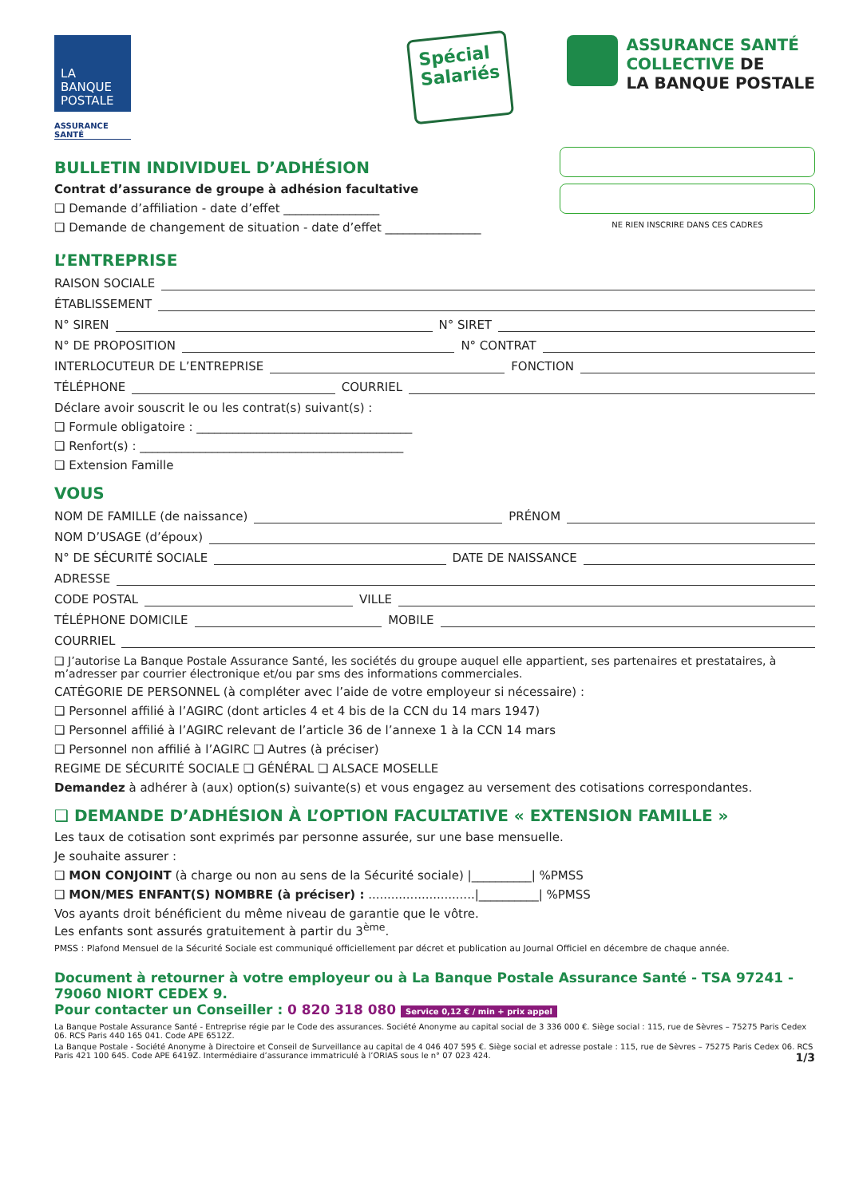LA
BANQUE
POSTALE
ASSURANCE
SANTÉ
Spécial
Salariés
ASSURANCE SANTÉ
COLLECTIVE DE
LA BANQUE POSTALE
BULLETIN INDIVIDUEL D’ADHÉSION
Contrat d’assurance de groupe à adhésion facultative
❑ Demande d’affiliation - date d’effet ________________
❑ Demande de changement de situation - date d’effet ________________
NE RIEN INSCRIRE DANS CES CADRES
L’ENTREPRISE
RAISON SOCIALE
ÉTABLISSEMENT
N° SIREN N° SIRET
N° DE PROPOSITION N° CONTRAT
INTERLOCUTEUR DE L’ENTREPRISE FONCTION
TÉLÉPHONE COURRIEL
Déclare avoir souscrit le ou les contrat(s) suivant(s) :
❑ Formule obligatoire : ____________________________________
❑ Renfort(s) : ____________________________________________
❑ Extension Famille
VOUS
NOM DE FAMILLE (de naissance) PRÉNOM
NOM D’USAGE (d’époux)
N° DE SÉCURITÉ SOCIALE DATE DE NAISSANCE
ADRESSE
CODE POSTAL VILLE
TÉLÉPHONE DOMICILE MOBILE
COURRIEL
❑ J’autorise La Banque Postale Assurance Santé, les sociétés du groupe auquel elle appartient, ses partenaires et prestataires, à m’adresser par courrier électronique et/ou par sms des informations commerciales.
CATÉGORIE DE PERSONNEL (à compléter avec l’aide de votre employeur si nécessaire) :
❑ Personnel affilié à l’AGIRC (dont articles 4 et 4 bis de la CCN du 14 mars 1947)
❑ Personnel affilié à l’AGIRC relevant de l’article 36 de l’annexe 1 à la CCN 14 mars
❑ Personnel non affilié à l’AGIRC ❑ Autres (à préciser)
REGIME DE SÉCURITÉ SOCIALE ❑ GÉNÉRAL ❑ ALSACE MOSELLE
Demandez à adhérer à (aux) option(s) suivante(s) et vous engagez au versement des cotisations correspondantes.
❑ DEMANDE D’ADHÉSION À L’OPTION FACULTATIVE « EXTENSION FAMILLE »
Les taux de cotisation sont exprimés par personne assurée, sur une base mensuelle.
Je souhaite assurer :
❑ MON CONJOINT (à charge ou non au sens de la Sécurité sociale) |__________| %PMSS
❑ MON/MES ENFANT(S) NOMBRE (à préciser) : ............................|__________| %PMSS
Vos ayants droit bénéficient du même niveau de garantie que le vôtre.
Les enfants sont assurés gratuitement à partir du 3<sup>ème</sup>.
PMSS : Plafond Mensuel de la Sécurité Sociale est communiqué officiellement par décret et publication au Journal Officiel en décembre de chaque année.
Document à retourner à votre employeur ou à La Banque Postale Assurance Santé - TSA 97241 - 79060 NIORT CEDEX 9.
Pour contacter un Conseiller : 0 820 318 080 Service 0,12 € / min + prix appel
La Banque Postale Assurance Santé - Entreprise régie par le Code des assurances. Société Anonyme au capital social de 3 336 000 €. Siège social : 115, rue de Sèvres – 75275 Paris Cedex 06. RCS Paris 440 165 041. Code APE 6512Z.
La Banque Postale - Société Anonyme à Directoire et Conseil de Surveillance au capital de 4 046 407 595 €. Siège social et adresse postale : 115, rue de Sèvres – 75275 Paris Cedex 06. RCS Paris 421 100 645. Code APE 6419Z. Intermédiaire d’assurance immatriculé à l’ORIAS sous le n° 07 023 424. 1/3